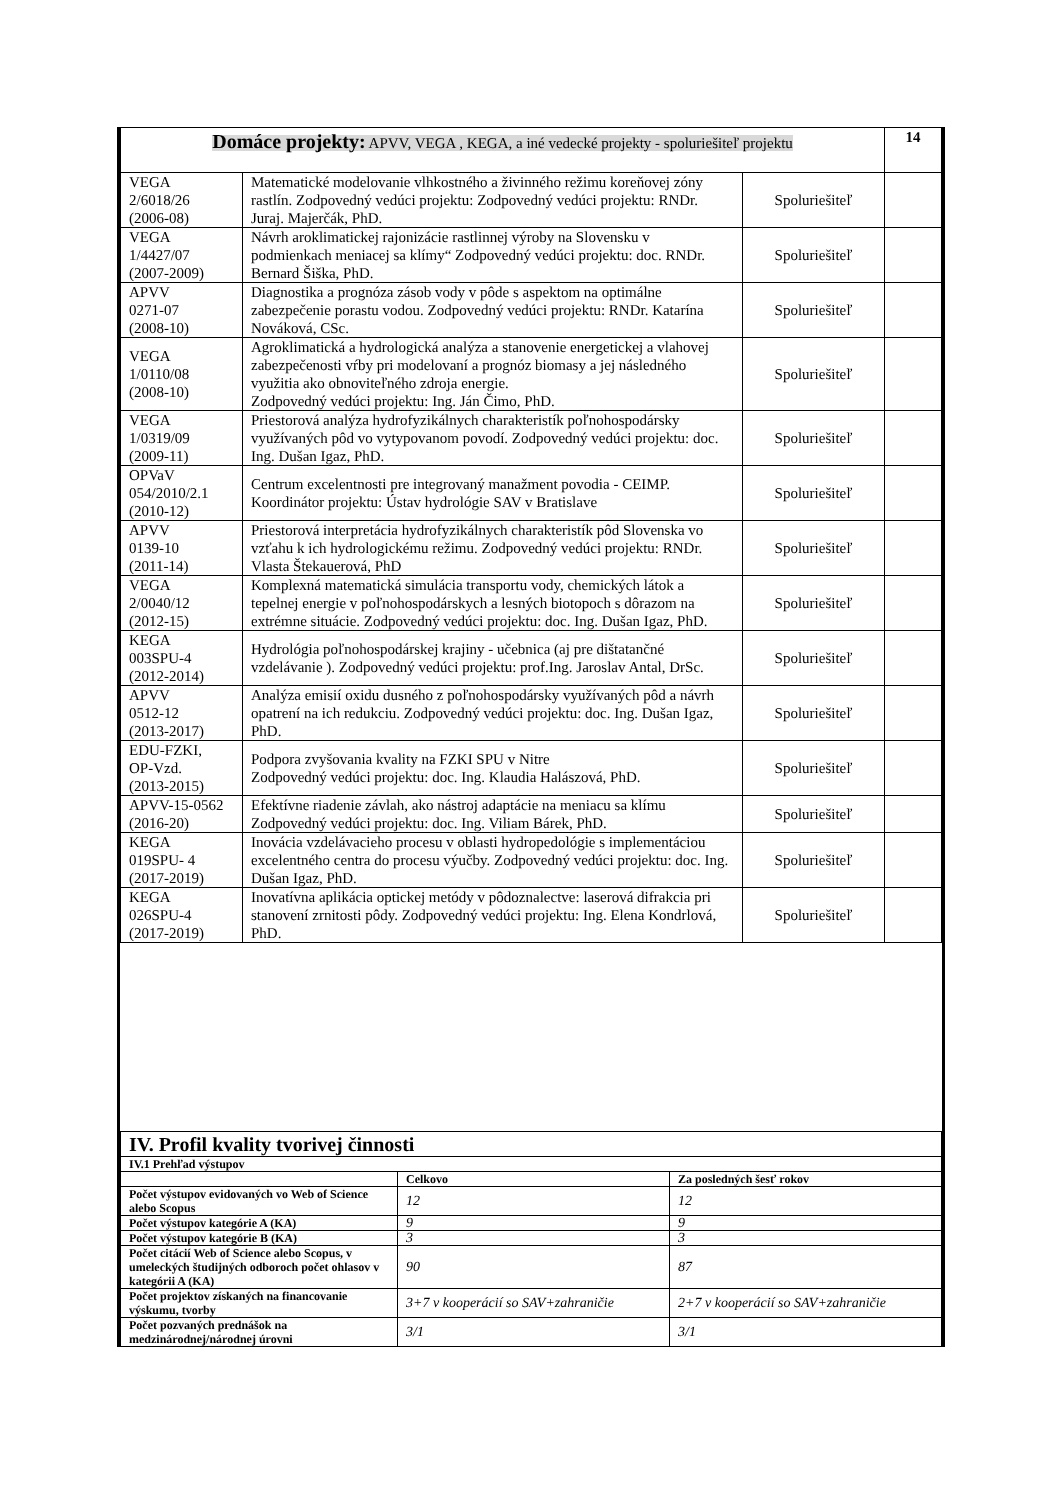| Domáce projekty: APVV, VEGA , KEGA, a iné vedecké projekty - spoluriešiteľ projektu | | | 14 |
| VEGA 2/6018/26 (2006-08) | Matematické modelovanie vlhkostného a živinného režimu koreňovej zóny rastlín. Zodpovedný vedúci projektu: Zodpovedný vedúci projektu: RNDr. Juraj. Majerčák, PhD. | Spoluriešiteľ | |
| VEGA 1/4427/07 (2007-2009) | Návrh aroklimatickej rajonizácie rastlinnej výroby na Slovensku v podmienkach meniacej sa klímy“ Zodpovedný vedúci projektu: doc. RNDr. Bernard Šiška, PhD. | Spoluriešiteľ | |
| APVV 0271-07 (2008-10) | Diagnostika a prognóza zásob vody v pôde s aspektom na optimálne zabezpečenie porastu vodou. Zodpovedný vedúci projektu: RNDr. Katarína Nováková, CSc. | Spoluriešiteľ | |
| VEGA 1/0110/08 (2008-10) | Agroklimatická a hydrologická analýza a stanovenie energetickej a vlahovej zabezpečenosti vŕby pri modelovaní a prognóz biomasy a jej následného využitia ako obnoviteľného zdroja energie. Zodpovedný vedúci projektu: Ing. Ján Čimo, PhD. | Spoluriešiteľ | |
| VEGA 1/0319/09 (2009-11) | Priestorová analýza hydrofyzikálnych charakteristík poľnohospodársky využívaných pôd vo vytypovanom povodí. Zodpovedný vedúci projektu: doc. Ing. Dušan Igaz, PhD. | Spoluriešiteľ | |
| OPVaV 054/2010/2.1 (2010-12) | Centrum excelentnosti pre integrovaný manažment povodia - CEIMP. Koordinátor projektu: Ústav hydrológie SAV v Bratislave | Spoluriešiteľ | |
| APVV 0139-10 (2011-14) | Priestorová interpretácia hydrofyzikálnych charakteristík pôd Slovenska vo vzťahu k ich hydrologickému režimu. Zodpovedný vedúci projektu: RNDr. Vlasta Štekauerová, PhD | Spoluriešiteľ | |
| VEGA 2/0040/12 (2012-15) | Komplexná matematická simulácia transportu vody, chemických látok a tepelnej energie v poľnohospodárskych a lesných biotopoch s dôrazom na extrémne situácie. Zodpovedný vedúci projektu: doc. Ing. Dušan Igaz, PhD. | Spoluriešiteľ | |
| KEGA 003SPU-4 (2012-2014) | Hydrológia poľnohospodárskej krajiny - učebnica (aj pre dištatančné vzdelávanie ). Zodpovedný vedúci projektu: prof.Ing. Jaroslav Antal, DrSc. | Spoluriešiteľ | |
| APVV 0512-12 (2013-2017) | Analýza emisií oxidu dusného z poľnohospodársky využívaných pôd a návrh opatrení na ich redukciu. Zodpovedný vedúci projektu: doc. Ing. Dušan Igaz, PhD. | Spoluriešiteľ | |
| EDU-FZKI, OP-Vzd. (2013-2015) | Podpora zvyšovania kvality na FZKI SPU v Nitre Zodpovedný vedúci projektu: doc. Ing. Klaudia Halászová, PhD. | Spoluriešiteľ | |
| APVV-15-0562 (2016-20) | Efektívne riadenie závlah, ako nástroj adaptácie na meniacu sa klímu Zodpovedný vedúci projektu: doc. Ing. Viliam Bárek, PhD. | Spoluriešiteľ | |
| KEGA 019SPU- 4 (2017-2019) | Inovácia vzdelávacieho procesu v oblasti hydropedológie s implementáciou excelentného centra do procesu výučby. Zodpovedný vedúci projektu: doc. Ing. Dušan Igaz, PhD. | Spoluriešiteľ | |
| KEGA 026SPU-4 (2017-2019) | Inovatívna aplikácia optickej metódy v pôdoznalectve: laserová difrakcia pri stanovení zrnitosti pôdy. Zodpovedný vedúci projektu: Ing. Elena Kondrlová, PhD. | Spoluriešiteľ | |
| IV. Profil kvality tvorivej činnosti | | |
| IV.1 Prehľad výstupov | | |
| | Celkovo | Za posledných šesť rokov |
| Počet výstupov evidovaných vo Web of Science alebo Scopus | 12 | 12 |
| Počet výstupov kategórie A (KA) | 9 | 9 |
| Počet výstupov kategórie B (KA) | 3 | 3 |
| Počet citácií Web of Science alebo Scopus, v umeleckých študijných odboroch počet ohlasov v kategórii A (KA) | 90 | 87 |
| Počet projektov získaných na financovanie výskumu, tvorby | 3+7 v kooperácií so SAV+zahraničie | 2+7 v kooperácií so SAV+zahraničie |
| Počet pozvaných prednášok na medzinárodnej/národnej úrovni | 3/1 | 3/1 |